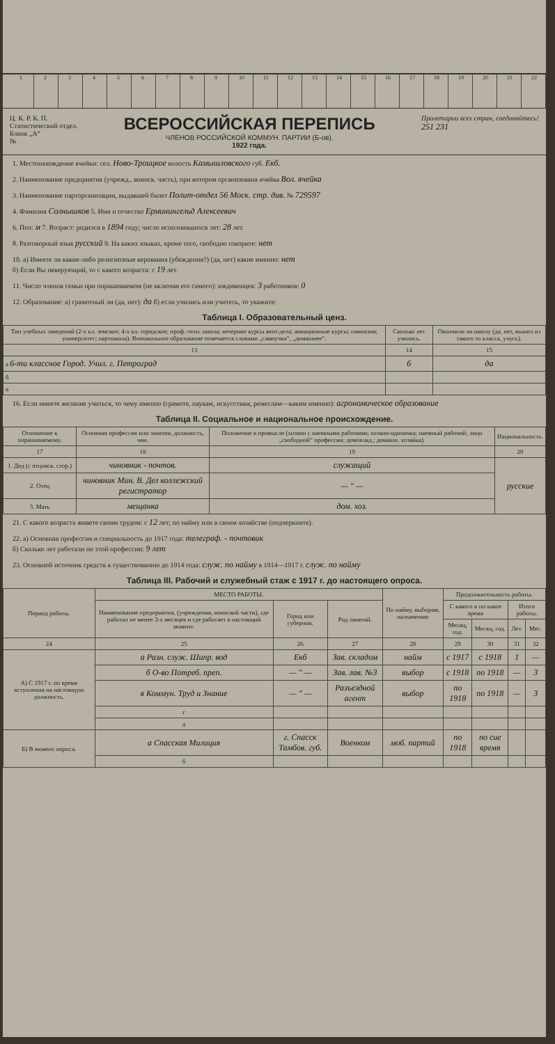123456789 10 11 12 13 14 15 16 17 18 19 20 21 22
Ц. К. Р. К. П.
Статистический отдел.
Бланк „А“
№
ВСЕРОССИЙСКАЯ ПЕРЕПИСЬ
ЧЛЕНОВ РОССИЙСКОЙ КОММУН. ПАРТИИ (Б-ов).
1922 года.
Пролетарии всех стран, соединяйтесь!
251 231
1. Местонахождение ячейки: сел. Ново-Троицкое волость Камышловского губ. Екб.
2. Наименование предприятия (учрежд., воинск. часть), при котором организована ячейка Вол. ячейка
3. Наименование парторганизации, выдавшей билет Полит-отдел 56 Моск. стр. див. № 729597
4. Фамилия Солнышков 5. Имя и отчество Ерминингельд Алексеевич
6. Пол: м 7. Возраст: родился в 1894 году; число исполнившихся лет: 28 лет.
8. Разговорный язык русский 9. На каких языках, кроме того, свободно говорите: нет
10. а) Имеете ли какие-либо религиозные верования (убеждения?) (да, нет) какие именно: нет
б) Если Вы неверующий, то с какого возраста: с 19 лет.
11. Число членов семьи при опрашиваемом (не включая его самого): иждивенцев: 3 работников: 0
12. Образование: а) грамотный ли (да, нет): да б) если учились или учитесь, то укажите:
Таблица I. Образовательный ценз.
| Тип учебных заведений (2-х кл. земское; 4-х кл. городское; проф.-техн. школа; вечерние курсы авто-дела; авиационные курсы; гимназия; университет; партшкола). Внешкольное образование отмечается словами „самоучка“, „домашнее“. | Сколько лет учились. | Окончили ли школу (да, нет, вышел из такого то класса, учусь). |
| --- | --- | --- |
| 13 | 14 | 15 |
| а 6-ти классное Город. Учил. г. Петроград | 6 | да |
| б | | |
| в | | |
16. Если имеете желание учиться, то чему именно (грамоте, наукам, искусствам, ремеслам—каким именно): агрономическое образование
Таблица II. Социальное и национальное происхождение.
| Отношение к опрашиваемому. | Основная профессия или занятия, должность, чин. | Положение в промысле (хозяин с наемными рабочими; хозяин-одиночка; наемный рабочий; лицо „свободной“ профессии; домовлад.; домашн. хозяйка). | Национальность. |
| --- | --- | --- | --- |
| 17 | 18 | 19 | 20 |
| 1. Дед (с отцовск. стор.) | чиновник - почтов. | служащий | русские |
| 2. Отец | чиновник Мин. В. Дел коллежский регистратор | — " — | |
| 3. Мать | мещанка | дом. хоз. | |
21. С какого возраста живете своим трудом: с 12 лет; по найму или в своем хозяйстве (подчеркните).
22. а) Основная профессия и специальность до 1917 года: телеграф. - почтовик
б) Сколько лет работали по этой профессии: 9 лет
23. Основной источник средств к существованию до 1914 года: служ. по найму в 1914—1917 г. служ. по найму
Таблица III. Рабочий и служебный стаж с 1917 г. до настоящего опроса.
| Период работы. | МЕСТО РАБОТЫ. | | | По найму, выборам, назначению | Продолжительность работы. | | | |
| --- | --- | --- | --- | --- | --- | --- | --- | --- |
| | Наименование предприятия, (учреждения, воинской части), где работал не менее 3-х месяцев и где работает в настоящий момент. | Город или губерния. | Род занятий. | | С какого и по какое время | | Итого работы. | |
| | | | | | Месяц, год. | Месяц, год. | Лет. | Мес. |
| 24 | 25 | 26 | 27 | 28 | 29 | 30 | 31 | 32 |
| А) С 1917 г. по время вступления на настоящую должность. | а Разн. служ. Шипр. вод | Екб | Зав. складом | найм | с 1917 | с 1918 | 1 | — |
| | б О-во Потреб. преп. | — " — | Зав. лав. №3 | выбор | с 1918 | по 1918 | — | 3 |
| | в Коммун. Труд и Знание | — " — | Разъездной агент | выбор | по 1918 | по 1918 | — | 3 |
| | г | | | | | | | |
| | д | | | | | | | |
| Б) В момент опроса. | а Спасская Милиция | г. Спасск Тамбов. губ. | Военком | моб. партий | по 1918 | по сие время | | |
| | б | | | | | | | |